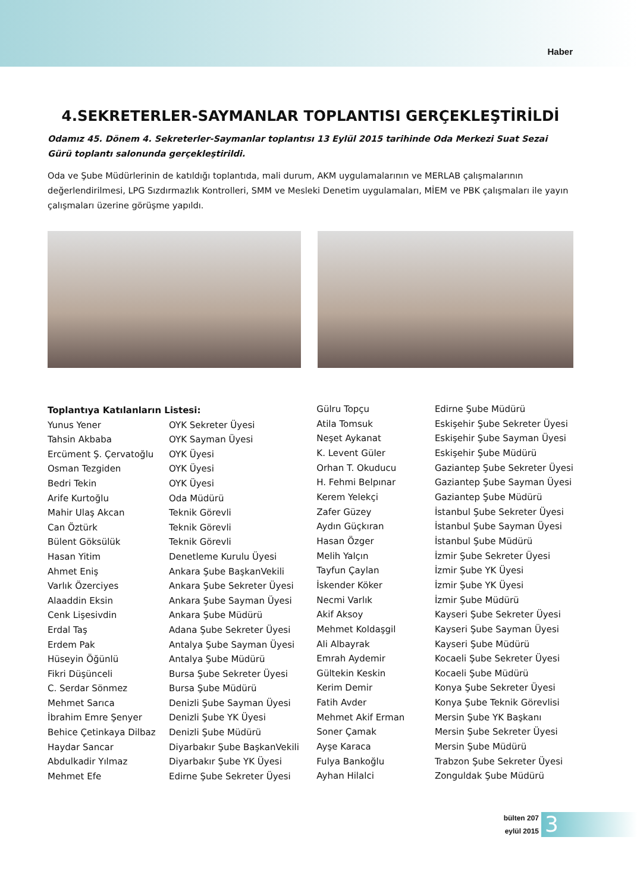Haber
4.SEKRETERLER-SAYMANLAR TOPLANTISI GERÇEKLEŞTİRİLDİ
Odamız 45. Dönem 4. Sekreterler-Saymanlar toplantısı 13 Eylül 2015 tarihinde Oda Merkezi Suat Sezai Gürü toplantı salonunda gerçekleştirildi.
Oda ve Şube Müdürlerinin de katıldığı toplantıda, mali durum, AKM uygulamalarının ve MERLAB çalışmalarının değerlendirilmesi, LPG Sızdırmazlık Kontrolleri, SMM ve Mesleki Denetim uygulamaları, MİEM ve PBK çalışmaları ile yayın çalışmaları üzerine görüşme yapıldı.
| Toplantıya Katılanların Listesi: | |
| Yunus Yener | OYK Sekreter Üyesi |
| Tahsin Akbaba | OYK Sayman Üyesi |
| Ercüment Ş. Çervatoğlu | OYK Üyesi |
| Osman Tezgiden | OYK Üyesi |
| Bedri Tekin | OYK Üyesi |
| Arife Kurtoğlu | Oda Müdürü |
| Mahir Ulaş Akcan | Teknik Görevli |
| Can Öztürk | Teknik Görevli |
| Bülent Göksülük | Teknik Görevli |
| Hasan Yitim | Denetleme Kurulu Üyesi |
| Ahmet Eniş | Ankara Şube BaşkanVekili |
| Varlık Özerciyes | Ankara Şube Sekreter Üyesi |
| Alaaddin Eksin | Ankara Şube Sayman Üyesi |
| Cenk Lişesivdin | Ankara Şube Müdürü |
| Erdal Taş | Adana Şube Sekreter Üyesi |
| Erdem Pak | Antalya Şube Sayman Üyesi |
| Hüseyin Öğünlü | Antalya Şube Müdürü |
| Fikri Düşünceli | Bursa Şube Sekreter Üyesi |
| C. Serdar Sönmez | Bursa Şube Müdürü |
| Mehmet Sarıca | Denizli Şube Sayman Üyesi |
| İbrahim Emre Şenyer | Denizli Şube YK Üyesi |
| Behice Çetinkaya Dilbaz | Denizli Şube Müdürü |
| Haydar Sancar | Diyarbakır Şube BaşkanVekili |
| Abdulkadir Yılmaz | Diyarbakır Şube YK Üyesi |
| Mehmet Efe | Edirne Şube Sekreter Üyesi |
| Gülru Topçu | Edirne Şube Müdürü |
| Atila Tomsuk | Eskişehir Şube Sekreter Üyesi |
| Neşet Aykanat | Eskişehir Şube Sayman Üyesi |
| K. Levent Güler | Eskişehir Şube Müdürü |
| Orhan T. Okuducu | Gaziantep Şube Sekreter Üyesi |
| H. Fehmi Belpınar | Gaziantep Şube Sayman Üyesi |
| Kerem Yelekçi | Gaziantep Şube Müdürü |
| Zafer Güzey | İstanbul Şube Sekreter Üyesi |
| Aydın Güçkıran | İstanbul Şube Sayman Üyesi |
| Hasan Özger | İstanbul Şube Müdürü |
| Melih Yalçın | İzmir Şube Sekreter Üyesi |
| Tayfun Çaylan | İzmir Şube YK Üyesi |
| İskender Köker | İzmir Şube YK Üyesi |
| Necmi Varlık | İzmir Şube Müdürü |
| Akif Aksoy | Kayseri Şube Sekreter Üyesi |
| Mehmet Koldaşgil | Kayseri Şube Sayman Üyesi |
| Ali Albayrak | Kayseri Şube Müdürü |
| Emrah Aydemir | Kocaeli Şube Sekreter Üyesi |
| Gültekin Keskin | Kocaeli Şube Müdürü |
| Kerim Demir | Konya Şube Sekreter Üyesi |
| Fatih Avder | Konya Şube Teknik Görevlisi |
| Mehmet Akif Erman | Mersin Şube YK Başkanı |
| Soner Çamak | Mersin Şube Sekreter Üyesi |
| Ayşe Karaca | Mersin Şube Müdürü |
| Fulya Bankoğlu | Trabzon Şube Sekreter Üyesi |
| Ayhan Hilalci | Zonguldak Şube Müdürü |
bülten 207
eylül 2015
3